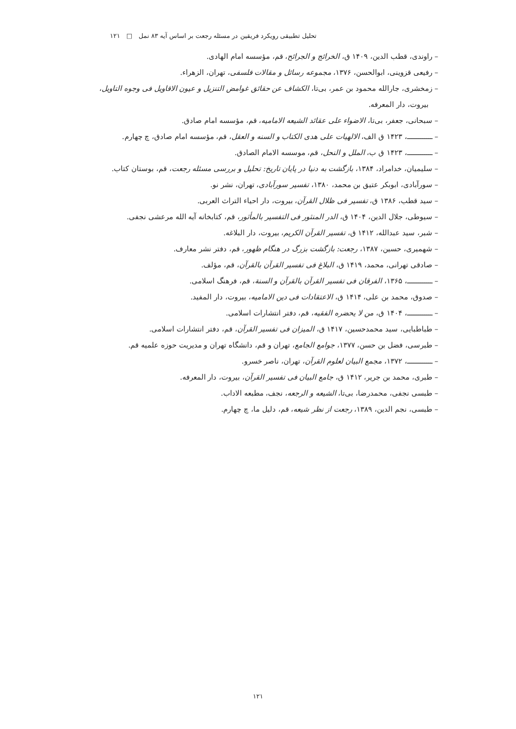تحلیل تطبیقی رویکرد فریقین در مسئله رجعت بر اساس آیه ۸۳ نمل □ ۱۲۱
– راوندی، قطب الدین، ۱۴۰۹ ق، الخرائج و الجرائح، قم، مؤسسه امام الهادی.
– رفیعی قزوینی، ابوالحسن، ۱۳۷۶، مجموعه رسائل و مقالات فلسفی، تهران، الزهراء.
– زمخشری، جارالله محمود بن عمر، بی‌تا، الکشاف عن حقائق غوامض التنزیل و عیون الاقاویل فی وجوه التاویل، بیروت، دار المعرفه.
– سبحانی، جعفر، بی‌تا، الاضواء علی عقائد الشیعه الامامیه، قم، مؤسسه امام صادق.
– ـــــــــــــ، ۱۴۲۳ ق الف، الالهیات علی هدی الکتاب و السنه و العقل، قم، مؤسسه امام صادق، چ چهارم.
– ـــــــــــــ، ۱۴۲۳ ق ب، الملل و النحل، قم، موسسه الامام الصادق.
– سلیمیان، خدامراد، ۱۳۸۴، بازگشت به دنیا در پایان تاریخ: تحلیل و بررسی مسئله رجعت، قم، بوستان کتاب.
– سورآبادی، ابوبکر عتیق بن محمد، ۱۳۸۰، تفسیر سورآبادی، تهران، نشر نو.
– سید قطب، ۱۳۸۶ ق، تفسیر فی ظلال القرآن، بیروت، دار احیاء التراث العربی.
– سیوطی، جلال الدین، ۱۴۰۴ ق، الدر المنثور فی التفسیر بالمأثور، قم، کتابخانه آیه الله مرعشی نجفی.
– شبر، سید عبدالله، ۱۴۱۲ ق، تفسیر القرآن الکریم، بیروت، دار البلاغه.
– شهمیری، حسین، ۱۳۸۷، رجعت: بازگشت بزرگ در هنگام ظهور، قم، دفتر نشر معارف.
– صادقی تهرانی، محمد، ۱۴۱۹ ق، البلاغ فی تفسیر القرآن بالقرآن، قم، مؤلف.
– ـــــــــــــ، ۱۳۶۵، الفرقان فی تفسیر القرآن بالقرآن و السنة، قم، فرهنگ اسلامی.
– صدوق، محمد بن علی، ۱۴۱۴ ق، الاعتقادات فی دین الامامیه، بیروت، دار المفید.
– ـــــــــــــ، ۱۴۰۴ ق، من لا یحضره الفقیه، قم، دفتر انتشارات اسلامی.
– طباطبایی، سید محمدحسین، ۱۴۱۷ ق، المیزان فی تفسیر القرآن، قم، دفتر انتشارات اسلامی.
– طبرسی، فضل بن حسن، ۱۳۷۷، جوامع الجامع، تهران و قم، دانشگاه تهران و مدیریت حوزه علمیه قم.
– ـــــــــــــ، ۱۳۷۲، مجمع البیان لعلوم القرآن، تهران، ناصر خسرو.
– طبری، محمد بن جریر، ۱۴۱۲ ق، جامع البیان فی تفسیر القرآن، بیروت، دار المعرفه.
– طبسی نجفی، محمدرضا، بی‌تا، الشیعه و الرجعه، نجف، مطبعه الاداب.
– طبسی، نجم الدین، ۱۳۸۹، رجعت از نظر شیعه، قم، دلیل ما، چ چهارم.
۱۲۱